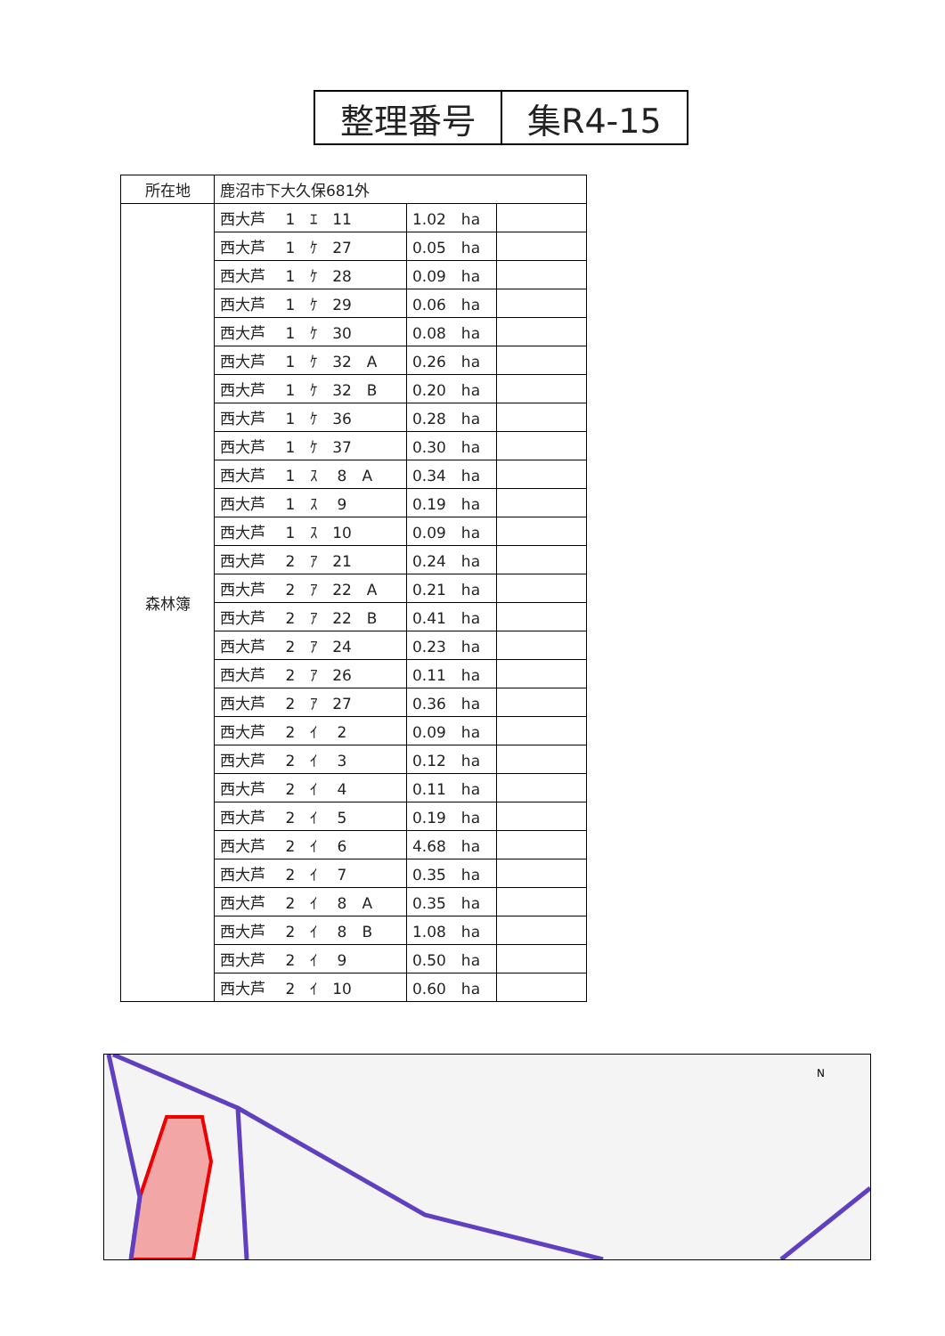| 整理番号 | 集R4-15 |
| 所在地 | 鹿沼市下大久保681外 | | |
| 森林簿 | 西大芦 1 ｴ 11 | 1.02 ha | |
| | 西大芦 1 ｹ 27 | 0.05 ha | |
| | 西大芦 1 ｹ 28 | 0.09 ha | |
| | 西大芦 1 ｹ 29 | 0.06 ha | |
| | 西大芦 1 ｹ 30 | 0.08 ha | |
| | 西大芦 1 ｹ 32 A | 0.26 ha | |
| | 西大芦 1 ｹ 32 B | 0.20 ha | |
| | 西大芦 1 ｹ 36 | 0.28 ha | |
| | 西大芦 1 ｹ 37 | 0.30 ha | |
| | 西大芦 1 ｽ 8 A | 0.34 ha | |
| | 西大芦 1 ｽ 9 | 0.19 ha | |
| | 西大芦 1 ｽ 10 | 0.09 ha | |
| | 西大芦 2 ｱ 21 | 0.24 ha | |
| | 西大芦 2 ｱ 22 A | 0.21 ha | |
| | 西大芦 2 ｱ 22 B | 0.41 ha | |
| | 西大芦 2 ｱ 24 | 0.23 ha | |
| | 西大芦 2 ｱ 26 | 0.11 ha | |
| | 西大芦 2 ｱ 27 | 0.36 ha | |
| | 西大芦 2 ｲ 2 | 0.09 ha | |
| | 西大芦 2 ｲ 3 | 0.12 ha | |
| | 西大芦 2 ｲ 4 | 0.11 ha | |
| | 西大芦 2 ｲ 5 | 0.19 ha | |
| | 西大芦 2 ｲ 6 | 4.68 ha | |
| | 西大芦 2 ｲ 7 | 0.35 ha | |
| | 西大芦 2 ｲ 8 A | 0.35 ha | |
| | 西大芦 2 ｲ 8 B | 1.08 ha | |
| | 西大芦 2 ｲ 9 | 0.50 ha | |
| | 西大芦 2 ｲ 10 | 0.60 ha | |
N